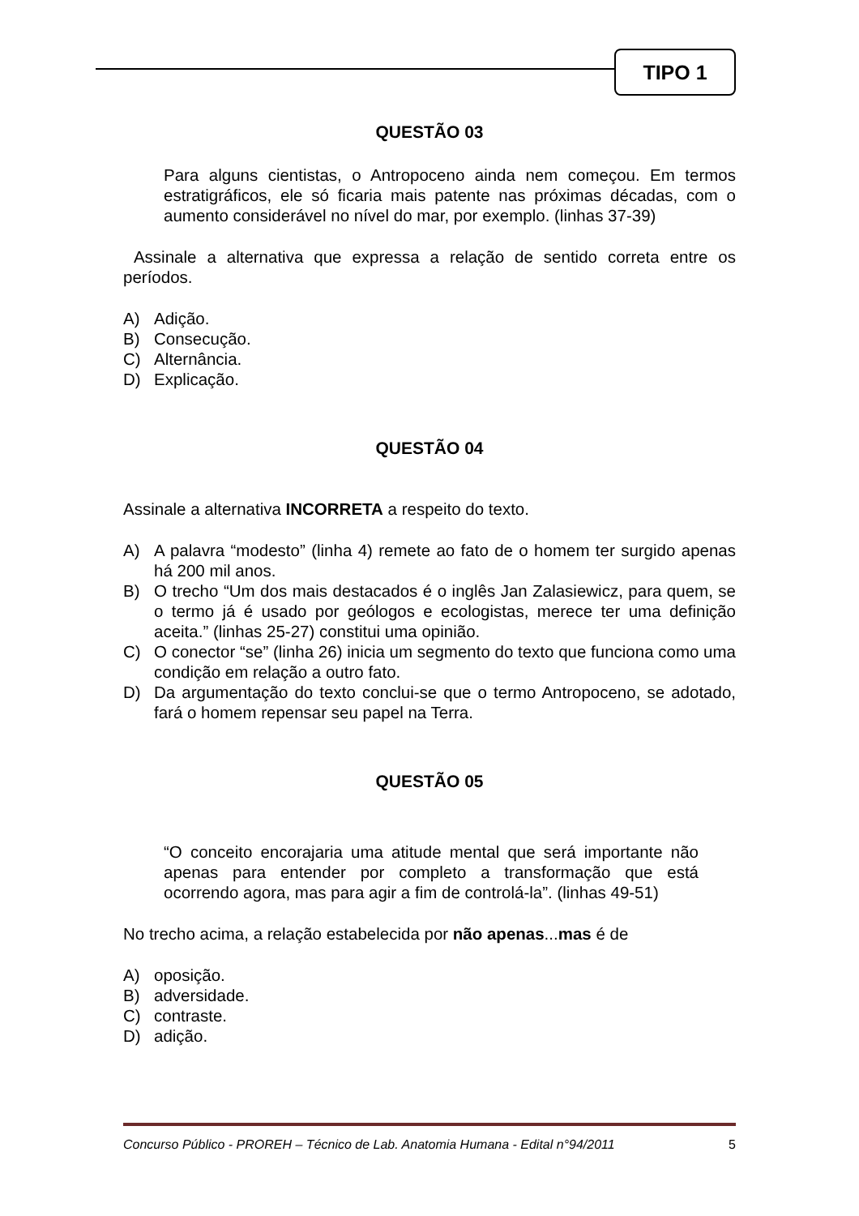TIPO 1
QUESTÃO 03
Para alguns cientistas, o Antropoceno ainda nem começou. Em termos estratigráficos, ele só ficaria mais patente nas próximas décadas, com o aumento considerável no nível do mar, por exemplo. (linhas 37-39)
Assinale a alternativa que expressa a relação de sentido correta entre os períodos.
A) Adição.
B) Consecução.
C) Alternância.
D) Explicação.
QUESTÃO 04
Assinale a alternativa INCORRETA a respeito do texto.
A) A palavra “modesto” (linha 4) remete ao fato de o homem ter surgido apenas há 200 mil anos.
B) O trecho “Um dos mais destacados é o inglês Jan Zalasiewicz, para quem, se o termo já é usado por geólogos e ecologistas, merece ter uma definição aceita.” (linhas 25-27) constitui uma opinião.
C) O conector “se” (linha 26) inicia um segmento do texto que funciona como uma condição em relação a outro fato.
D) Da argumentação do texto conclui-se que o termo Antropoceno, se adotado, fará o homem repensar seu papel na Terra.
QUESTÃO 05
“O conceito encorajaria uma atitude mental que será importante não apenas para entender por completo a transformação que está ocorrendo agora, mas para agir a fim de controlá-la”. (linhas 49-51)
No trecho acima, a relação estabelecida por não apenas...mas é de
A) oposição.
B) adversidade.
C) contraste.
D) adição.
Concurso Público - PROREH – Técnico de Lab. Anatomia Humana - Edital n°94/2011 5